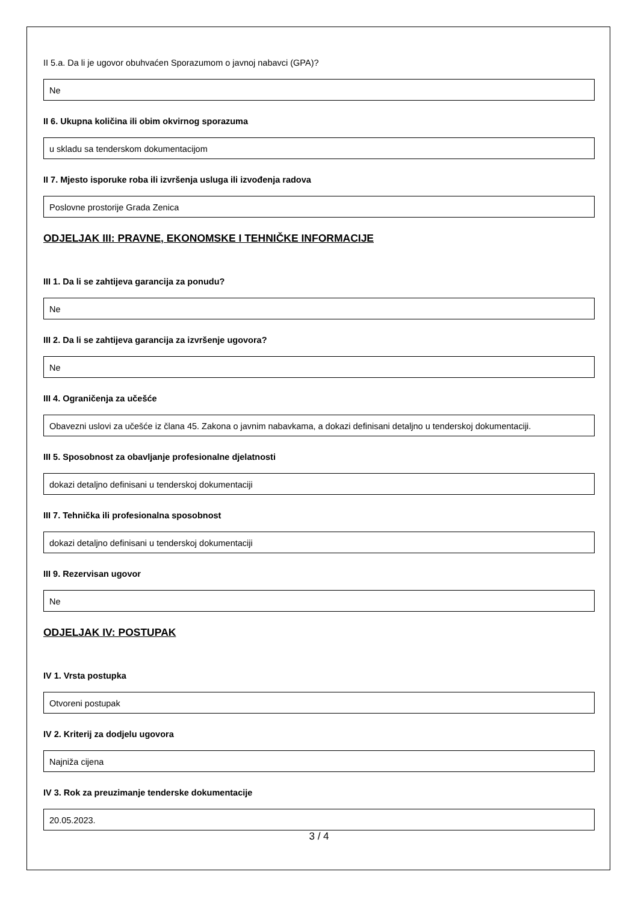II 5.a. Da li je ugovor obuhvaćen Sporazumom o javnoj nabavci (GPA)?
Ne
II 6. Ukupna količina ili obim okvirnog sporazuma
u skladu sa tenderskom dokumentacijom
II 7. Mjesto isporuke roba ili izvršenja usluga ili izvođenja radova
Poslovne prostorije Grada Zenica
ODJELJAK III: PRAVNE, EKONOMSKE I TEHNIČKE INFORMACIJE
III 1. Da li se zahtijeva garancija za ponudu?
Ne
III 2. Da li se zahtijeva garancija za izvršenje ugovora?
Ne
III 4. Ograničenja za učešće
Obavezni uslovi za učešće iz člana 45. Zakona o javnim nabavkama, a dokazi definisani detaljno u tenderskoj dokumentaciji.
III 5. Sposobnost za obavljanje profesionalne djelatnosti
dokazi detaljno definisani u tenderskoj dokumentaciji
III 7. Tehnička ili profesionalna sposobnost
dokazi detaljno definisani u tenderskoj dokumentaciji
III 9. Rezervisan ugovor
Ne
ODJELJAK IV: POSTUPAK
IV 1. Vrsta postupka
Otvoreni postupak
IV 2. Kriterij za dodjelu ugovora
Najniža cijena
IV 3. Rok za preuzimanje tenderske dokumentacije
20.05.2023.
3 / 4